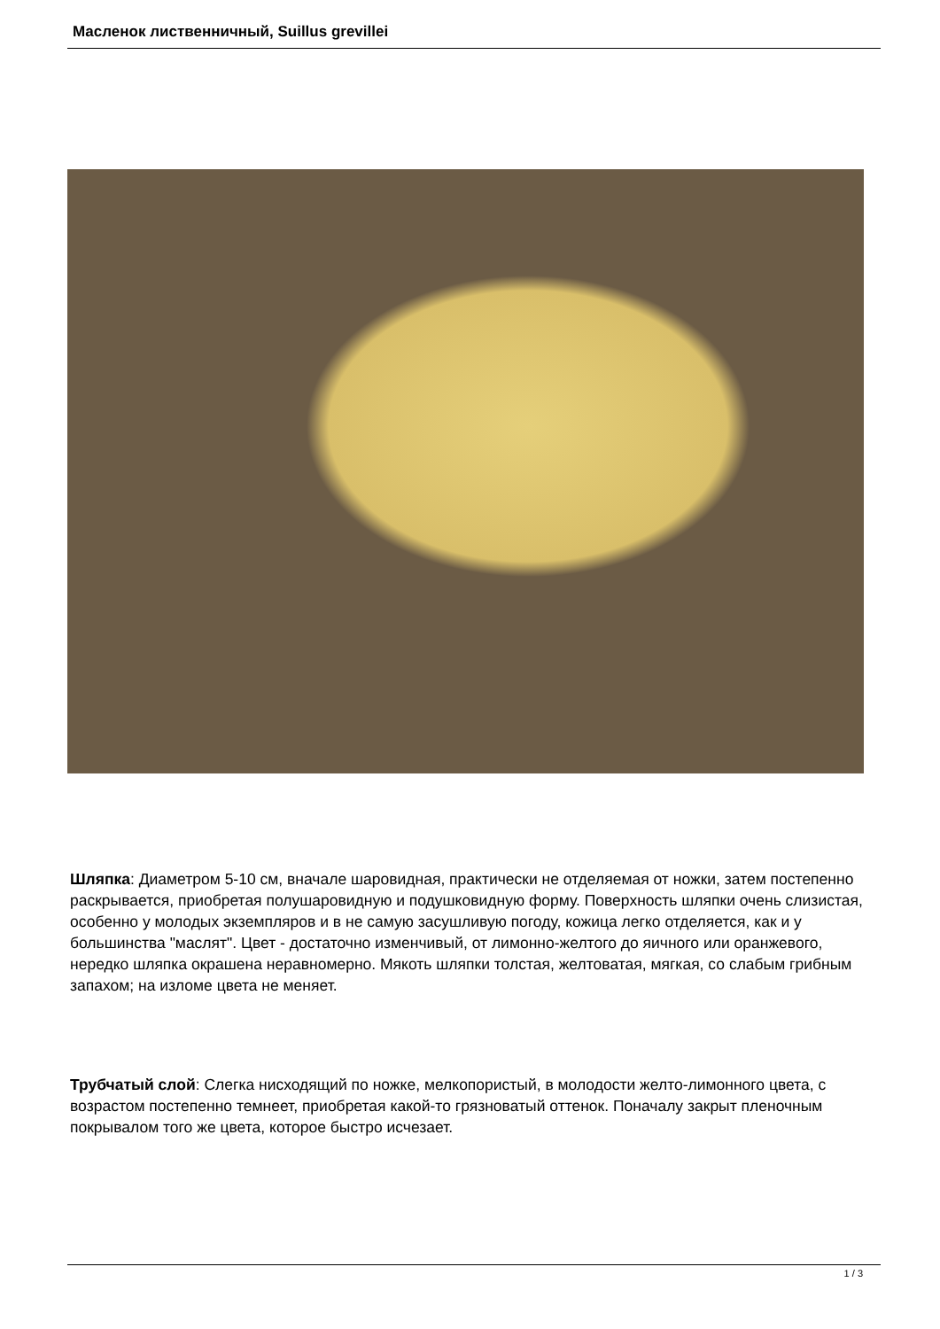Масленок лиственничный, Suillus grevillei
Шляпка: Диаметром 5-10 см, вначале шаровидная, практически не отделяемая от ножки, затем постепенно раскрывается, приобретая полушаровидную и подушковидную форму. Поверхность шляпки очень слизистая, особенно у молодых экземпляров и в не самую засушливую погоду, кожица легко отделяется, как и у большинства "маслят". Цвет - достаточно изменчивый, от лимонно-желтого до яичного или оранжевого, нередко шляпка окрашена неравномерно. Мякоть шляпки толстая, желтоватая, мягкая, со слабым грибным запахом; на изломе цвета не меняет.
Трубчатый слой: Слегка нисходящий по ножке, мелкопористый, в молодости желто-лимонного цвета, с возрастом постепенно темнеет, приобретая какой-то грязноватый оттенок. Поначалу закрыт пленочным покрывалом того же цвета, которое быстро исчезает.
1 / 3